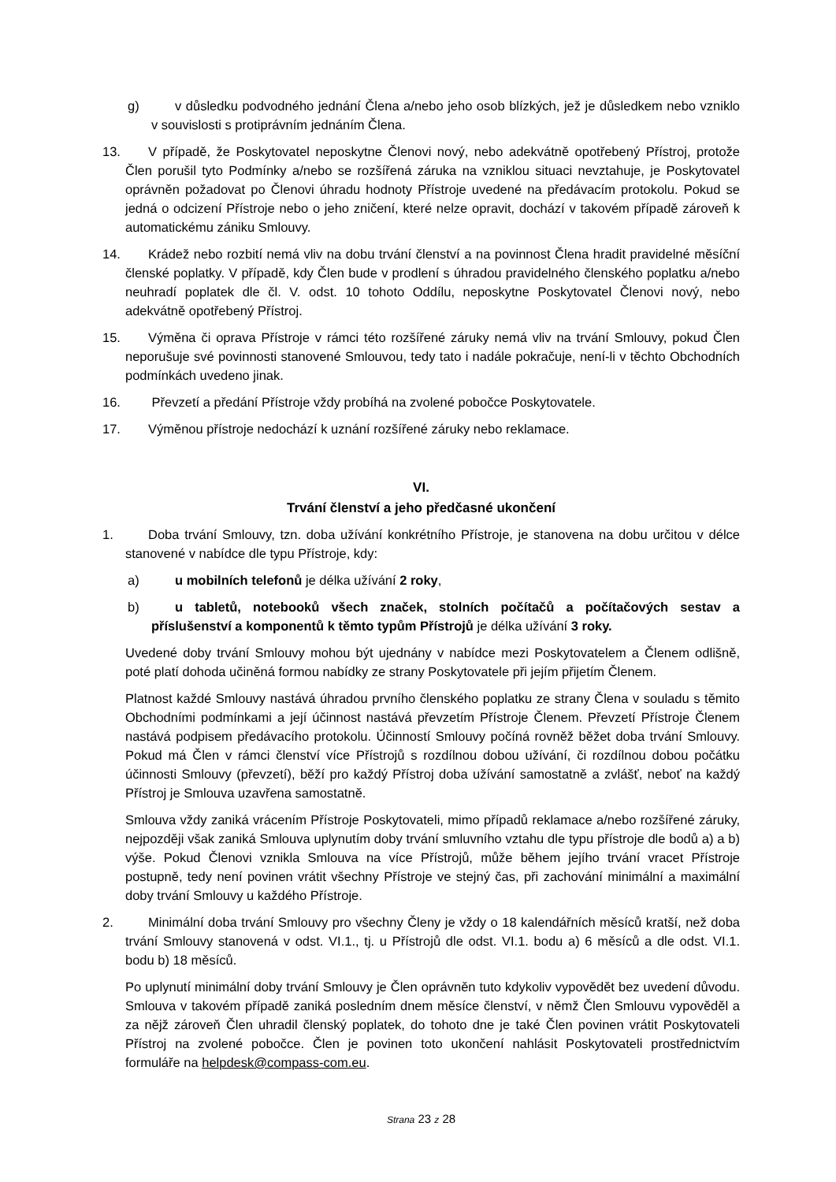g) v důsledku podvodného jednání Člena a/nebo jeho osob blízkých, jež je důsledkem nebo vzniklo v souvislosti s protiprávním jednáním Člena.
13. V případě, že Poskytovatel neposkytne Členovi nový, nebo adekvátně opotřebený Přístroj, protože Člen porušil tyto Podmínky a/nebo se rozšířená záruka na vzniklou situaci nevztahuje, je Poskytovatel oprávněn požadovat po Členovi úhradu hodnoty Přístroje uvedené na předávacím protokolu. Pokud se jedná o odcizení Přístroje nebo o jeho zničení, které nelze opravit, dochází v takovém případě zároveň k automatickému zániku Smlouvy.
14. Krádež nebo rozbití nemá vliv na dobu trvání členství a na povinnost Člena hradit pravidelné měsíční členské poplatky. V případě, kdy Člen bude v prodlení s úhradou pravidelného členského poplatku a/nebo neuhradí poplatek dle čl. V. odst. 10 tohoto Oddílu, neposkytne Poskytovatel Členovi nový, nebo adekvátně opotřebený Přístroj.
15. Výměna či oprava Přístroje v rámci této rozšířené záruky nemá vliv na trvání Smlouvy, pokud Člen neporušuje své povinnosti stanovené Smlouvou, tedy tato i nadále pokračuje, není-li v těchto Obchodních podmínkách uvedeno jinak.
16. Převzetí a předání Přístroje vždy probíhá na zvolené pobočce Poskytovatele.
17. Výměnou přístroje nedochází k uznání rozšířené záruky nebo reklamace.
VI.
Trvání členství a jeho předčasné ukončení
1. Doba trvání Smlouvy, tzn. doba užívání konkrétního Přístroje, je stanovena na dobu určitou v délce stanovené v nabídce dle typu Přístroje, kdy:
a) u mobilních telefonů je délka užívání 2 roky,
b) u tabletů, notebooků všech značek, stolních počítačů a počítačových sestav a příslušenství a komponentů k těmto typům Přístrojů je délka užívání 3 roky.
Uvedené doby trvání Smlouvy mohou být ujednány v nabídce mezi Poskytovatelem a Členem odlišně, poté platí dohoda učiněná formou nabídky ze strany Poskytovatele při jejím přijetím Členem.
Platnost každé Smlouvy nastává úhradou prvního členského poplatku ze strany Člena v souladu s těmito Obchodními podmínkami a její účinnost nastává převzetím Přístroje Členem. Převzetí Přístroje Členem nastává podpisem předávacího protokolu. Účinností Smlouvy počíná rovněž běžet doba trvání Smlouvy. Pokud má Člen v rámci členství více Přístrojů s rozdílnou dobou užívání, či rozdílnou dobou počátku účinnosti Smlouvy (převzetí), běží pro každý Přístroj doba užívání samostatně a zvlášť, neboť na každý Přístroj je Smlouva uzavřena samostatně.
Smlouva vždy zaniká vrácením Přístroje Poskytovateli, mimo případů reklamace a/nebo rozšířené záruky, nejpozději však zaniká Smlouva uplynutím doby trvání smluvního vztahu dle typu přístroje dle bodů a) a b) výše. Pokud Členovi vznikla Smlouva na více Přístrojů, může během jejího trvání vracet Přístroje postupně, tedy není povinen vrátit všechny Přístroje ve stejný čas, při zachování minimální a maximální doby trvání Smlouvy u každého Přístroje.
2. Minimální doba trvání Smlouvy pro všechny Členy je vždy o 18 kalendářních měsíců kratší, než doba trvání Smlouvy stanovená v odst. VI.1., tj. u Přístrojů dle odst. VI.1. bodu a) 6 měsíců a dle odst. VI.1. bodu b) 18 měsíců.
Po uplynutí minimální doby trvání Smlouvy je Člen oprávněn tuto kdykoliv vypovědět bez uvedení důvodu. Smlouva v takovém případě zaniká posledním dnem měsíce členství, v němž Člen Smlouvu vypověděl a za nějž zároveň Člen uhradil členský poplatek, do tohoto dne je také Člen povinen vrátit Poskytovateli Přístroj na zvolené pobočce. Člen je povinen toto ukončení nahlásit Poskytovateli prostřednictvím formuláře na helpdesk@compass-com.eu.
Strana 23 z 28